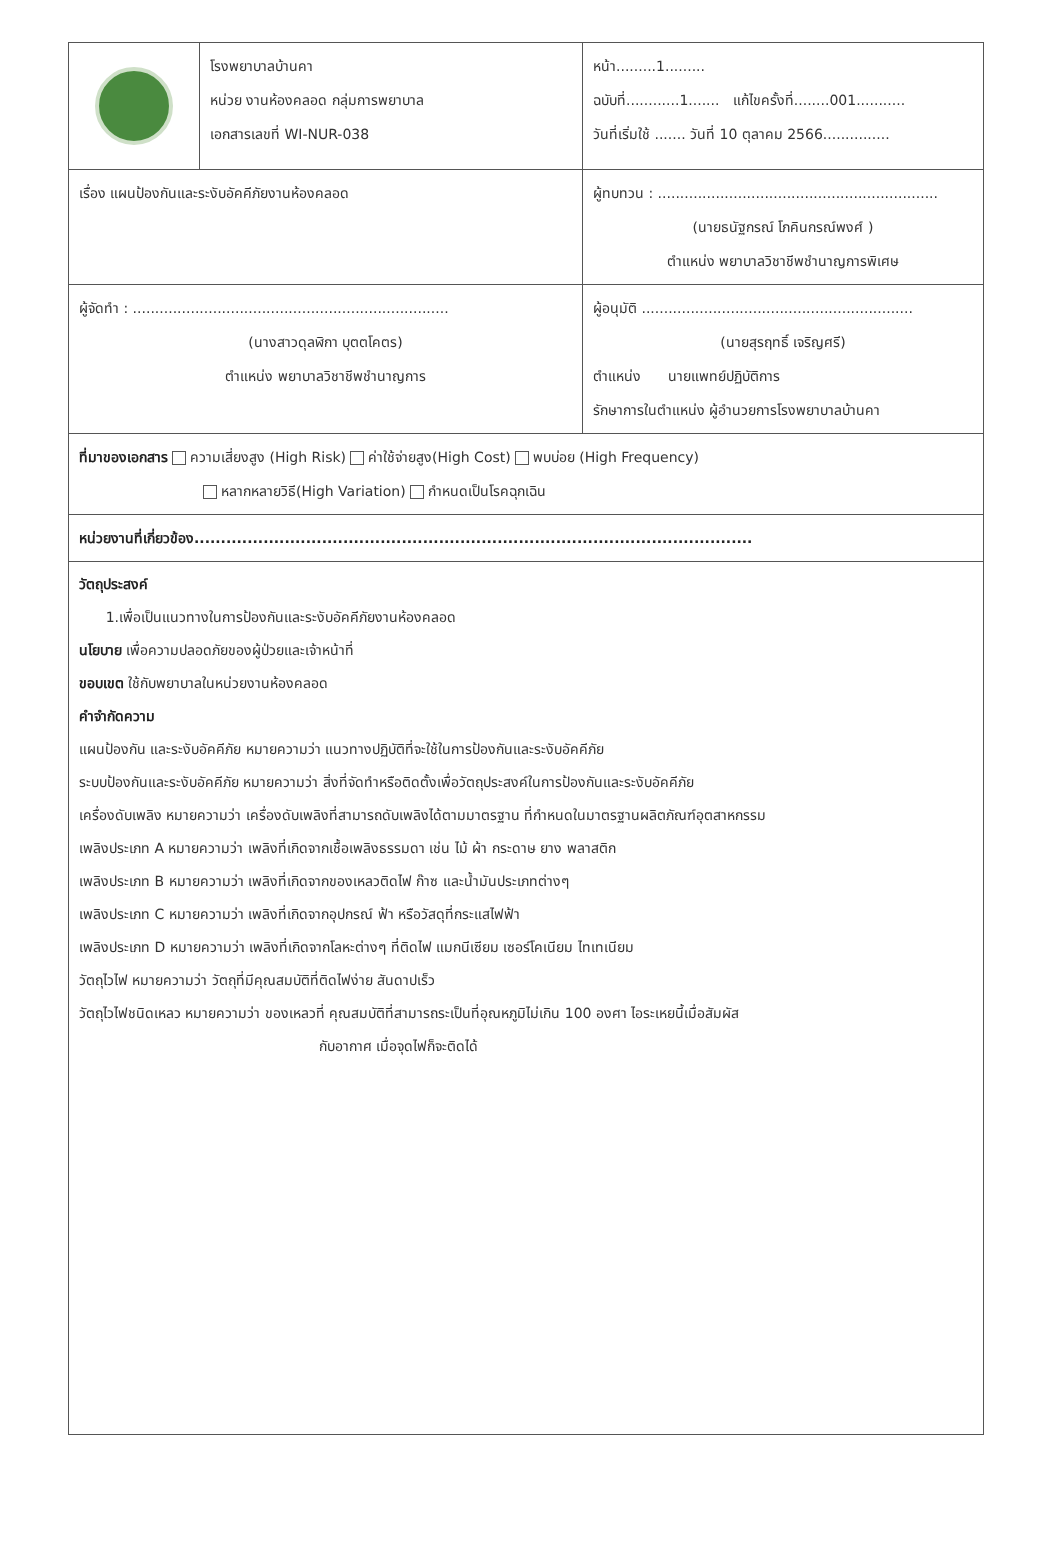| | โรงพยาบาลบ้านคา หน่วย งานห้องคลอด กลุ่มการพยาบาล เอกสารเลขที่ WI-NUR-038 | หน้า.........1......... ฉบับที่............1....... แก้ไขครั้งที่........001........... วันที่เริ่มใช้ ....... วันที่ 10 ตุลาคม 2566............... |
| เรื่อง แผนป้องกันและระงับอัคคีภัยงานห้องคลอด | | ผู้ทบทวน : ............................................................... (นายธนัฐกรณ์ โภคินกรณ์พงศ์ ) ตำแหน่ง พยาบาลวิชาชีพชำนาญการพิเศษ |
| ผู้จัดทำ : ....................................................................... (นางสาวดุลฬิกา บุตตโคตร) ตำแหน่ง พยาบาลวิชาชีพชำนาญการ | | ผู้อนุมัติ ............................................................. (นายสุรฤทธิ์ เจริญศรี) ตำแหน่ง นายแพทย์ปฏิบัติการ รักษาการในตำแหน่ง ผู้อำนวยการโรงพยาบาลบ้านคา |
| ที่มาของเอกสาร ความเสี่ยงสูง (High Risk) ค่าใช้จ่ายสูง(High Cost) พบบ่อย (High Frequency) หลากหลายวิธี(High Variation) กำหนดเป็นโรคฉุกเฉิน | | |
| หน่วยงานที่เกี่ยวข้อง......................................................................................................... | | |
วัตถุประสงค์
1.เพื่อเป็นแนวทางในการป้องกันและระงับอัคคีภัยงานห้องคลอด
นโยบาย เพื่อความปลอดภัยของผู้ป่วยและเจ้าหน้าที่
ขอบเขต ใช้กับพยาบาลในหน่วยงานห้องคลอด
คำจำกัดความ
แผนป้องกัน และระงับอัคคีภัย หมายความว่า แนวทางปฏิบัติที่จะใช้ในการป้องกันและระงับอัคคีภัย
ระบบป้องกันและระงับอัคคีภัย หมายความว่า สิ่งที่จัดทำหรือติดตั้งเพื่อวัตถุประสงค์ในการป้องกันและระงับอัคคีภัย
เครื่องดับเพลิง หมายความว่า เครื่องดับเพลิงที่สามารถดับเพลิงได้ตามมาตรฐาน ที่กำหนดในมาตรฐานผลิตภัณฑ์อุตสาหกรรม
เพลิงประเภท A หมายความว่า เพลิงที่เกิดจากเชื้อเพลิงธรรมดา เช่น ไม้ ผ้า กระดาษ ยาง พลาสติก
เพลิงประเภท B หมายความว่า เพลิงที่เกิดจากของเหลวติดไฟ ก๊าซ และน้ำมันประเภทต่างๆ
เพลิงประเภท C หมายความว่า เพลิงที่เกิดจากอุปกรณ์ ฟ้า หรือวัสดุที่กระแสไฟฟ้า
เพลิงประเภท D หมายความว่า เพลิงที่เกิดจากโลหะต่างๆ ที่ติดไฟ แมกนีเซียม เซอร์โคเนียม ไทเทเนียม
วัตถุไวไฟ หมายความว่า วัตถุที่มีคุณสมบัติที่ติดไฟง่าย สันดาปเร็ว
วัตถุไวไฟชนิดเหลว หมายความว่า ของเหลวที่ คุณสมบัติที่สามารถระเป็นที่อุณหภูมิไม่เกิน 100 องศา ไอระเหยนี้เมื่อสัมผัส
กับอากาศ เมื่อจุดไฟก็จะติดได้